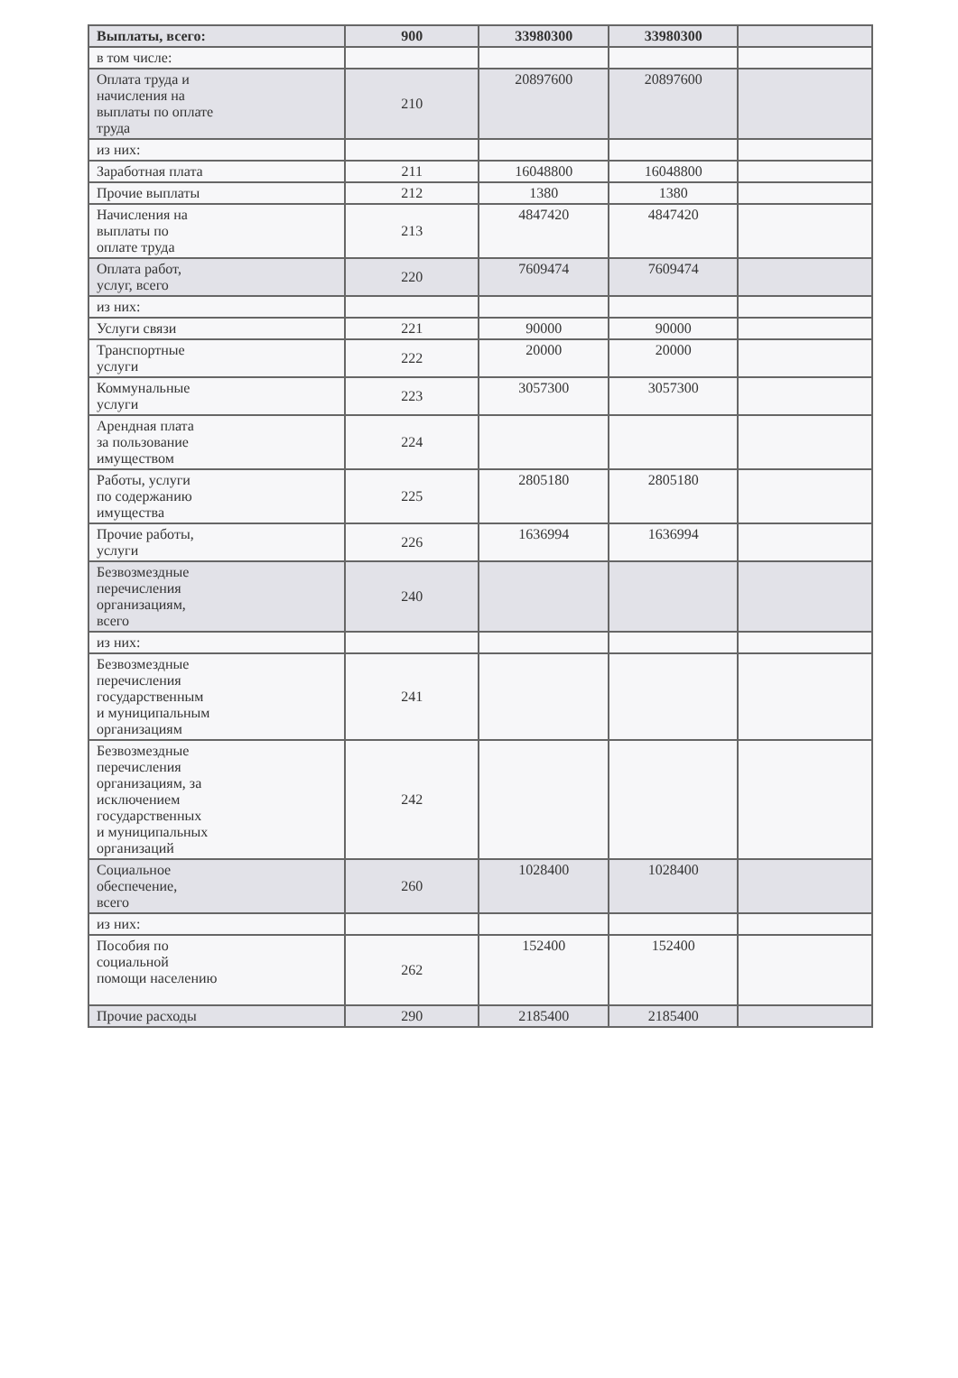| Выплаты, всего: | 900 | 33980300 | 33980300 | |
| в том числе: | | | | |
| Оплата труда и начисления на выплаты по оплате труда | 210 | 20897600 | 20897600 | |
| из них: | | | | |
| Заработная плата | 211 | 16048800 | 16048800 | |
| Прочие выплаты | 212 | 1380 | 1380 | |
| Начисления на выплаты по оплате труда | 213 | 4847420 | 4847420 | |
| Оплата работ, услуг, всего | 220 | 7609474 | 7609474 | |
| из них: | | | | |
| Услуги связи | 221 | 90000 | 90000 | |
| Транспортные услуги | 222 | 20000 | 20000 | |
| Коммунальные услуги | 223 | 3057300 | 3057300 | |
| Арендная плата за пользование имуществом | 224 | | | |
| Работы, услуги по содержанию имущества | 225 | 2805180 | 2805180 | |
| Прочие работы, услуги | 226 | 1636994 | 1636994 | |
| Безвозмездные перечисления организациям, всего | 240 | | | |
| из них: | | | | |
| Безвозмездные перечисления государственным и муниципальным организациям | 241 | | | |
| Безвозмездные перечисления организациям, за исключением государственных и муниципальных организаций | 242 | | | |
| Социальное обеспечение, всего | 260 | 1028400 | 1028400 | |
| из них: | | | | |
| Пособия по социальной помощи населению | 262 | 152400 | 152400 | |
| Прочие расходы | 290 | 2185400 | 2185400 | |